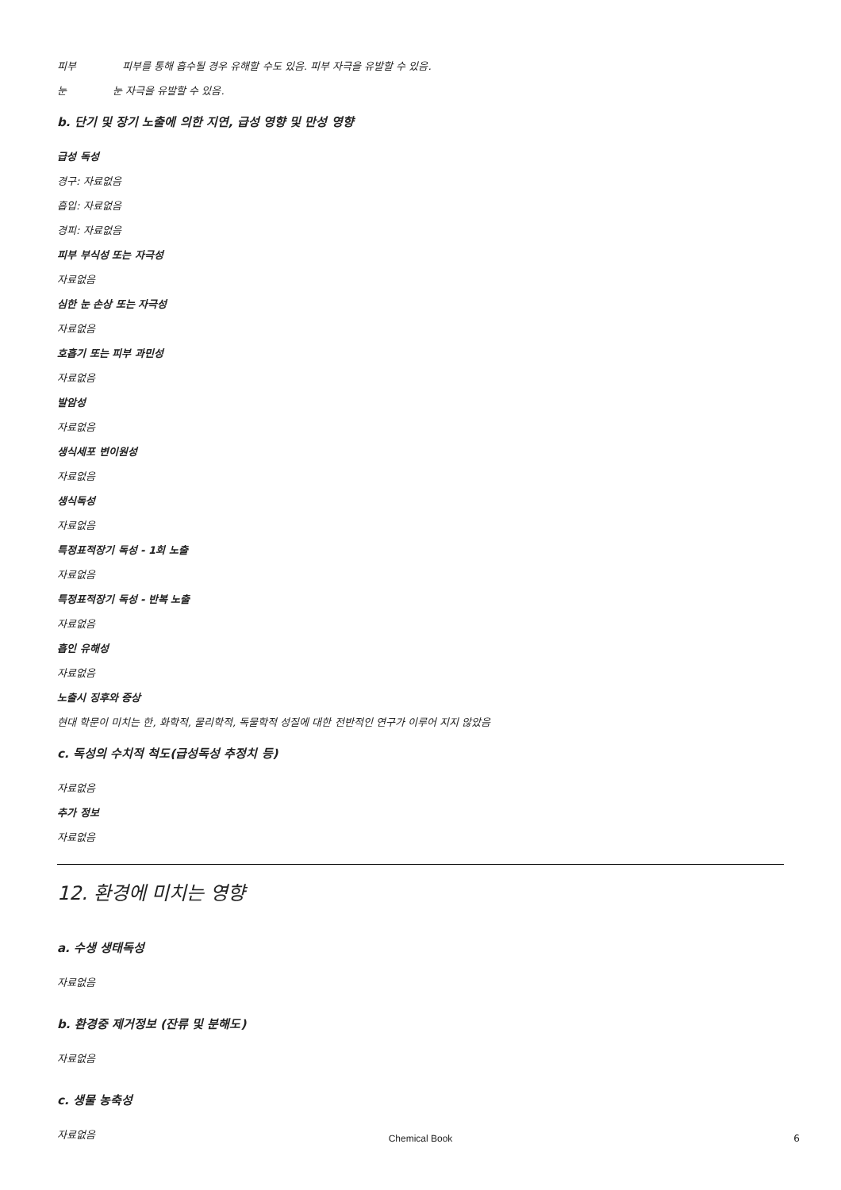피부 피부를 통해 흡수될 경우 유해할 수도 있음. 피부 자극을 유발할 수 있음.
눈 눈 자극을 유발할 수 있음.
b. 단기 및 장기 노출에 의한 지연, 급성 영향 및 만성 영향
급성 독성
경구: 자료없음
흡입: 자료없음
경피: 자료없음
피부 부식성 또는 자극성
자료없음
심한 눈 손상 또는 자극성
자료없음
호흡기 또는 피부 과민성
자료없음
발암성
자료없음
생식세포 변이원성
자료없음
생식독성
자료없음
특정표적장기 독성 - 1회 노출
자료없음
특정표적장기 독성 - 반복 노출
자료없음
흡인 유해성
자료없음
노출시 징후와 증상
현대 학문이 미치는 한, 화학적, 물리학적, 독물학적 성질에 대한 전반적인 연구가 이루어 지지 않았음
c. 독성의 수치적 척도(급성독성 추정치 등)
자료없음
추가 정보
자료없음
12. 환경에 미치는 영향
a. 수생 생태독성
자료없음
b. 환경중 제거정보 (잔류 및 분해도)
자료없음
c. 생물 농축성
자료없음
Chemical Book 6